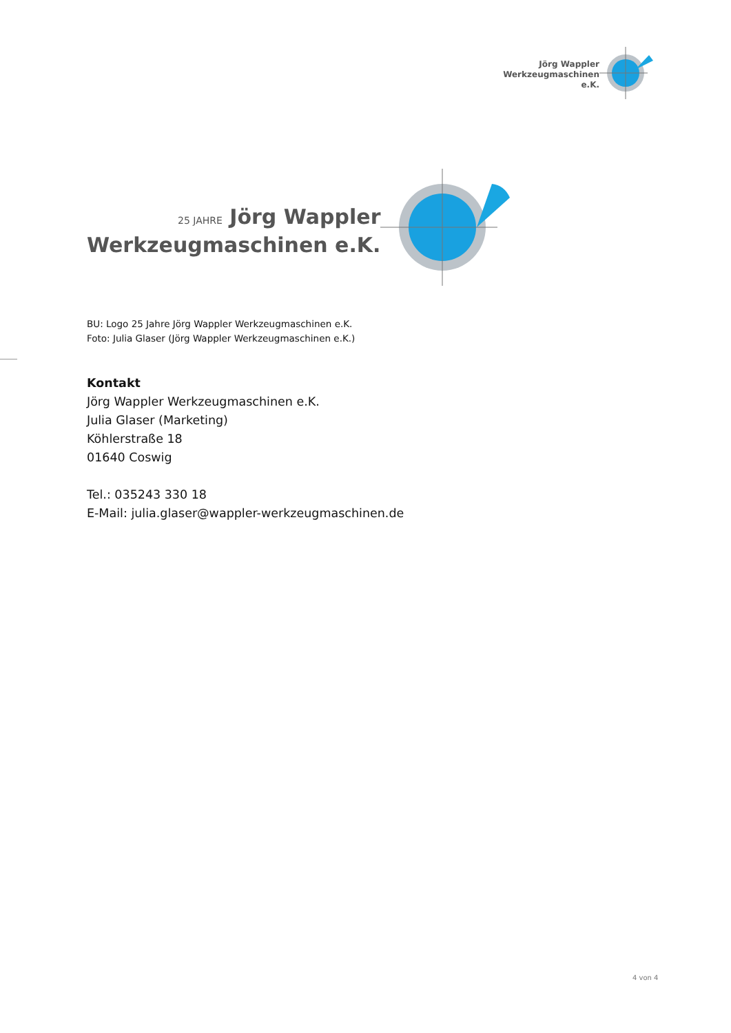Jörg Wappler
Werkzeugmaschinen e.K.
25 JAHRE Jörg Wappler
Werkzeugmaschinen e.K.
BU: Logo 25 Jahre Jörg Wappler Werkzeugmaschinen e.K.
Foto: Julia Glaser (Jörg Wappler Werkzeugmaschinen e.K.)
Kontakt
Jörg Wappler Werkzeugmaschinen e.K.
Julia Glaser (Marketing)
Köhlerstraße 18
01640 Coswig
Tel.: 035243 330 18
E-Mail: julia.glaser@wappler-werkzeugmaschinen.de
4 von 4